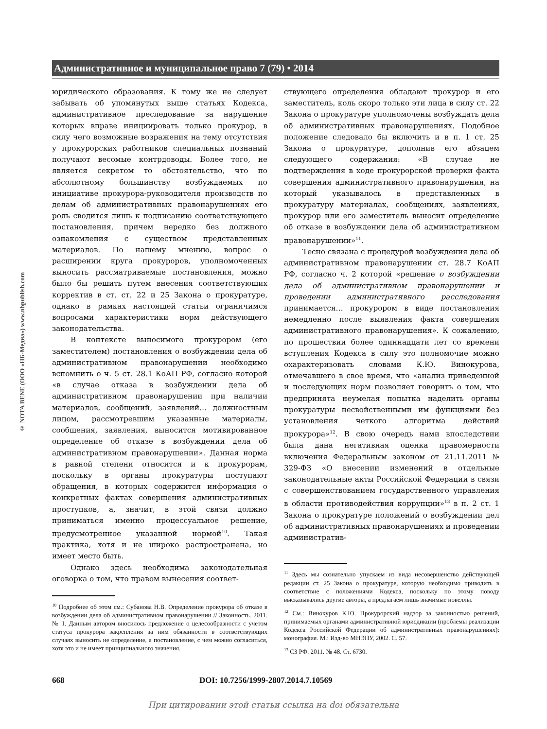© NOTA BENE (ООО «НБ-Медиа») www.nbpublish.com
Административное и муниципальное право 7 (79) • 2014
юридического образования. К тому же не следует забывать об упомянутых выше статьях Кодекса, административное преследование за нарушение которых вправе инициировать только прокурор, в силу чего возможные возражения на тему отсутствия у прокурорских работников специальных познаний получают весомые контрдоводы. Более того, не является секретом то обстоятельство, что по абсолютному большинству возбуждаемых по инициативе прокурора-руководителя производств по делам об административных правонарушениях его роль сводится лишь к подписанию соответствующего постановления, причем нередко без должного ознакомления с существом представленных материалов. По нашему мнению, вопрос о расширении круга прокуроров, уполномоченных выносить рассматриваемые постановления, можно было бы решить путем внесения соответствующих корректив в ст. ст. 22 и 25 Закона о прокуратуре, однако в рамках настоящей статьи ограничимся вопросами характеристики норм действующего законодательства.
В контексте выносимого прокурором (его заместителем) постановления о возбуждении дела об административном правонарушении необходимо вспомнить о ч. 5 ст. 28.1 КоАП РФ, согласно которой «в случае отказа в возбуждении дела об административном правонарушении при наличии материалов, сообщений, заявлений… должностным лицом, рассмотревшим указанные материалы, сообщения, заявления, выносится мотивированное определение об отказе в возбуждении дела об административном правонарушении». Данная норма в равной степени относится и к прокурорам, поскольку в органы прокуратуры поступают обращения, в которых содержится информация о конкретных фактах совершения административных проступков, а, значит, в этой связи должно приниматься именно процессуальное решение, предусмотренное указанной нормой<sup>10</sup>. Такая практика, хотя и не широко распространена, но имеет место быть.
Однако здесь необходима законодательная оговорка о том, что правом вынесения соответ-
<sup>10</sup> Подробнее об этом см.: Субанова Н.В. Определение прокурора об отказе в возбуждении дела об административном правонарушении // Законность. 2011. № 1. Данным автором вносилось предложение о целесообразности с учетом статуса прокурора закрепления за ним обязанности в соответствующих случаях выносить не определение, а постановление, с чем можно согласиться, хотя это и не имеет принципиального значения.
ствующего определения обладают прокурор и его заместитель, коль скоро только эти лица в силу ст. 22 Закона о прокуратуре уполномочены возбуждать дела об административных правонарушениях. Подобное положение следовало бы включить и в п. 1 ст. 25 Закона о прокуратуре, дополнив его абзацем следующего содержания: «В случае не подтверждения в ходе прокурорской проверки факта совершения административного правонарушения, на который указывалось в представленных в прокуратуру материалах, сообщениях, заявлениях, прокурор или его заместитель выносит определение об отказе в возбуждении дела об административном правонарушении»<sup>11</sup>.
Тесно связана с процедурой возбуждения дела об административном правонарушении ст. 28.7 КоАП РФ, согласно ч. 2 которой «решение о возбуждении дела об административном правонарушении и проведении административного расследования принимается… прокурором в виде постановления немедленно после выявления факта совершения административного правонарушения». К сожалению, по прошествии более одиннадцати лет со времени вступления Кодекса в силу это полномочие можно охарактеризовать словами К.Ю. Винокурова, отмечавшего в свое время, что «анализ приведенной и последующих норм позволяет говорить о том, что предпринята неумелая попытка наделить органы прокуратуры несвойственными им функциями без установления четкого алгоритма действий прокурора»<sup>12</sup>. В свою очередь нами впоследствии была дана негативная оценка правомерности включения Федеральным законом от 21.11.2011 № 329-ФЗ «О внесении изменений в отдельные законодательные акты Российской Федерации в связи с совершенствованием государственного управления в области противодействия коррупции»<sup>13</sup> в п. 2 ст. 1 Закона о прокуратуре положений о возбуждении дел об административных правонарушениях и проведении административ-
<sup>11</sup> Здесь мы сознательно упускаем из вида несовершенство действующей редакции ст. 25 Закона о прокуратуре, которую необходимо приводить в соответствие с положениями Кодекса, поскольку по этому поводу высказывались другие авторы, а предлагаем лишь значимые новеллы.
<sup>12</sup> См.: Винокуров К.Ю. Прокурорский надзор за законностью решений, принимаемых органами административной юрисдикции (проблемы реализации Кодекса Российской Федерации об административных правонарушениях): монография. М.: Изд-во МНЭПУ, 2002. С. 57.
<sup>13</sup> СЗ РФ. 2011. № 48. Ст. 6730.
668
DOI: 10.7256/1999-2807.2014.7.10569
При цитировании этой статьи ссылка на doi обязательна